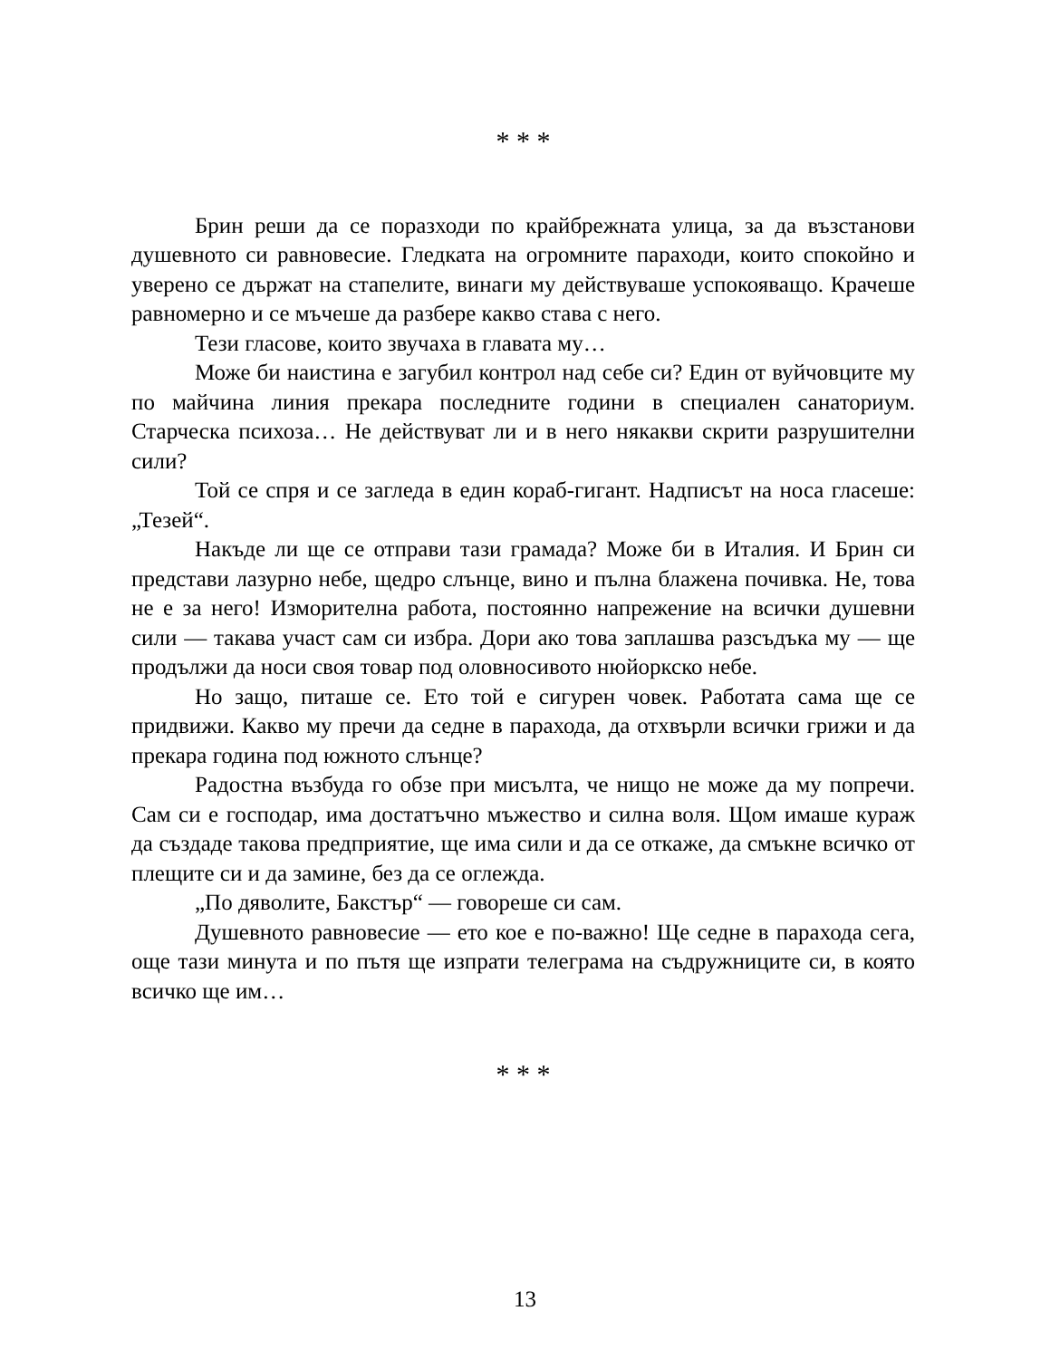* * *
Брин реши да се поразходи по крайбрежната улица, за да възстанови душевното си равновесие. Гледката на огромните параходи, които спокойно и уверено се държат на стапелите, винаги му действуваше успокояващо. Крачеше равномерно и се мъчеше да разбере какво става с него.
Тези гласове, които звучаха в главата му…
Може би наистина е загубил контрол над себе си? Един от вуйчовците му по майчина линия прекара последните години в специален санаториум. Старческа психоза… Не действуват ли и в него някакви скрити разрушителни сили?
Той се спря и се загледа в един кораб-гигант. Надписът на носа гласеше: „Тезей“.
Накъде ли ще се отправи тази грамада? Може би в Италия. И Брин си представи лазурно небе, щедро слънце, вино и пълна блажена почивка. Не, това не е за него! Изморителна работа, постоянно напрежение на всички душевни сили — такава участ сам си избра. Дори ако това заплашва разсъдъка му — ще продължи да носи своя товар под оловносивото нюйоркско небе.
Но защо, питаше се. Ето той е сигурен човек. Работата сама ще се придвижи. Какво му пречи да седне в парахода, да отхвърли всички грижи и да прекара година под южното слънце?
Радостна възбуда го обзе при мисълта, че нищо не може да му попречи. Сам си е господар, има достатъчно мъжество и силна воля. Щом имаше кураж да създаде такова предприятие, ще има сили и да се откаже, да смъкне всичко от плещите си и да замине, без да се оглежда.
„По дяволите, Бакстър“ — говореше си сам.
Душевното равновесие — ето кое е по-важно! Ще седне в парахода сега, още тази минута и по пътя ще изпрати телеграма на съдружниците си, в която всичко ще им…
* * *
13